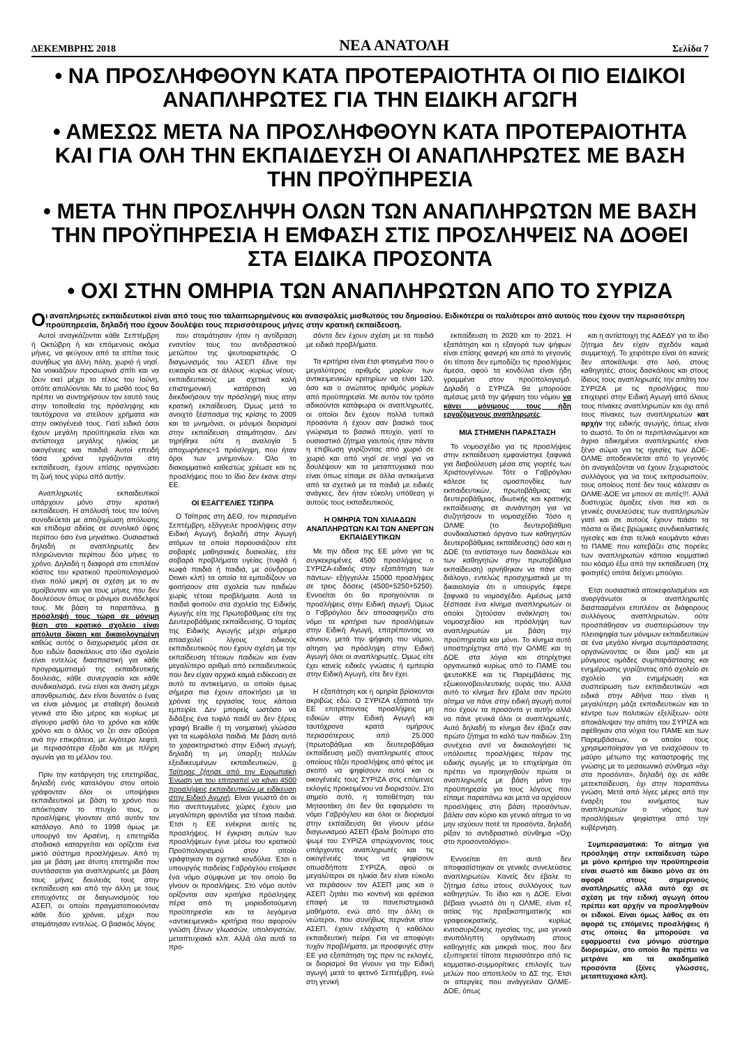ΔΕΚΕΜΒΡΗΣ 2018 ΝΕΑ ΑΝΑΤΟΛΗ Σελίδα 7
• ΝΑ ΠΡΟΣΛΗΦΘΟΥΝ ΚΑΤΑ ΠΡΟΤΕΡΑΙΟΤΗΤΑ ΟΙ ΠΙΟ ΕΙΔΙΚΟΙ ΑΝΑΠΛΗΡΩΤΕΣ ΓΙΑ ΤΗΝ ΕΙΔΙΚΗ ΑΓΩΓΗ
• ΑΜΕΣΩΣ ΜΕΤΑ ΝΑ ΠΡΟΣΛΗΦΘΟΥΝ ΚΑΤΑ ΠΡΟΤΕΡΑΙΟΤΗΤΑ ΚΑΙ ΓΙΑ ΟΛΗ ΤΗΝ ΕΚΠΑΙΔΕΥΣΗ ΟΙ ΑΝΑΠΛΗΡΩΤΕΣ ΜΕ ΒΑΣΗ ΤΗΝ ΠΡΟΫΠΗΡΕΣΙΑ
• ΜΕΤΑ ΤΗΝ ΠΡΟΣΛΗΨΗ ΟΛΩΝ ΤΩΝ ΑΝΑΠΛΗΡΩΤΩΝ ΜΕ ΒΑΣΗ ΤΗΝ ΠΡΟΫΠΗΡΕΣΙΑ Η ΕΜΦΑΣΗ ΣΤΙΣ ΠΡΟΣΛΗΨΕΙΣ ΝΑ ΔΟΘΕΙ ΣΤΑ ΕΙΔΙΚΑ ΠΡΟΣΟΝΤΑ
• ΟΧΙ ΣΤΗΝ ΟΜΗΡΙΑ ΤΩΝ ΑΝΑΠΛΗΡΩΤΩΝ ΑΠΟ ΤΟ ΣΥΡΙΖΑ
Οι αναπληρωτές εκπαιδευτικοί είναι από τους πιο ταλαιπωρημένους και ανασφαλείς μισθωτούς του δημοσίου. Ειδικότερα οι παλιότεροι από αυτούς που έχουν την περισσότερη προϋπηρεσία, δηλαδή που έχουν δουλέψει τους περισσότερους μήνες στην κρατική εκπαίδευση.
Αυτοί αναγκάζονται κάθε Σεπτέμβρη ή Οκτώβρη ή και επόμενους ακόμα μήνες, να φεύγουν από τα σπίτια τους συνήθως για άλλη πόλη, χωριό ή νησί. Να νοικιάζουν προσωρινά σπίτι και να ζουν εκεί μέχρι το τέλος του Ιούνη, οπότε απολύονται. Με το μισθό τους θα πρέπει να συντηρήσουν τον εαυτό τους στην τοποθεσία της πρόσληψης και ταυτόχρονα να στείλουν χρήματα και στην οικογένειά τους. Γιατί ειδικά όσοι έχουν μεγάλη προϋπηρεσία είναι και αντίστοιχα μεγάλης ηλικίας με οικογένειες και παιδιά. Αυτοί επειδή τόσα χρόνια εργάζονται στη εκπαίδευση, έχουν επίσης οργανώσει τη ζωή τους γύρω από αυτήν.
Αναπληρωτές εκπαιδευτικοί υπάρχουν μόνο στην κρατική εκπαίδευση. Η απόλυσή τους τον Ιούνη συνοδεύεται με αποζημίωση απόλυσης και επίδομα αδείας σε συνολικό ύψος περίπου όσο ένα μηνιάτικο. Ουσιαστικά δηλαδή οι αναπληρωτές δεν πληρώνονται περίπου δύο μήνες το χρόνο. Δηλαδή η διαφορά στο επιπλέον κόστος του κρατικού προϋπολογισμού είναι πολύ μικρή σε σχέση με το αν αμοίβονταν και για τους μήνες που δεν δουλεύουν όπως οι μόνιμοι συνάδελφοί τους. Με βάση τα παραπάνω, η πρόσληψή τους τώρα σε μόνιμη θέση στο κρατικό σχολείο είναι απόλυτα δίκαιη και δικαιολογημένη καθώς αυτός ο διαχωρισμός μέσα σε δυο ειδών δασκάλους στο ίδιο σχολείο είναι εντελώς διασπαστική για κάθε προγραμματισμό της εκπαιδευτικής δουλειάς, κάθε συνεργασία και κάθε συνδικαλισμό, ενώ είναι και άνιση μέχρι απανθρωπιάς. Δεν είναι δυνατόν ο ένας να είναι μόνιμος με σταθερή δουλειά γενικά στο ίδιο μέρος και κυρίως με σίγουρο μισθό όλο το χρόνο και κάθε χρόνο και ο άλλος να ζει σαν σβούρα ανά την επικράτεια, με λιγότερα λεφτά, με περισσότερα έξοδα και με πλήρη αγωνία για το μέλλον του.
Πριν την κατάργηση της επετηρίδας, δηλαδή ενός καταλόγου στον οποίο γράφονταν όλοι οι υποψήφιοι εκπαιδευτικοί με βάση το χρόνο που απόκτησαν το πτυχίο τους, οι προσλήψεις γίνονταν από αυτόν τον κατάλογο. Από το 1998 όμως με υπουργό τον Αρσένη, η επετηρίδα σταδιακά καταργείται και ορίζεται ένα μικτό σύστημα προσλήψεων. Από τη μια με βάση μια άτυπη επετηρίδα που συντάσσεται για αναπληρωτές με βάση τους μήνες δουλειάς τους στην εκπαίδευση και από την άλλη με τους επιτυχόντες σε διαγωνισμούς του ΑΣΕΠ, οι οποίοι πραγματοποιούνταν κάθε δύο χρόνια, μέχρι που σταμάτησαν εντελώς. Ο βασικός λόγος
που σταμάτησαν ήταν η αντίδραση εναντίον τους του αντιδραστικού μετώπου της ψευτοαριστεράς. Ο διαγωνισμός του ΑΣΕΠ έδινε την ευκαιρία και σε άλλους -κυρίως νέους- εκπαιδευτικούς με σχετικά καλή επιστημονική κατάρτιση να διεκδικήσουν την πρόσληψή τους στην κρατική εκπαίδευση. Όμως μετά το ανοιχτό ξέσπασμα της κρίσης το 2009 και τα μνημόνια, οι μόνιμοι διορισμοί στην εκπαίδευση σταμάτησαν. Δεν τηρήθηκε ούτε η αναλογία 5 αποχωρήσεις=1 πρόσληψη, που ήταν όροι των μνημονίων. Όλο το διακομματικό καθεστώς χρέωσε και τις προσλήψεις που το ίδιο δεν έκανε στην ΕΕ.
ΟΙ ΕΞΑΓΓΕΛΙΕΣ ΤΣΙΠΡΑ
Ο Τσίπρας στη ΔΕΘ, τον περασμένο Σεπτέμβρη, εξάγγειλε προσλήψεις στην Ειδική Αγωγή, δηλαδή στην Αγωγή ατόμων τα οποία παρουσιάζουν είτε σοβαρές μαθησιακές δυσκολίες, είτε σοβαρά προβλήματα υγείας (τυφλά ή κωφά παιδιά ή παιδιά, με σύνδρομο Down κλπ) τα οποία τα εμποδίζουν να φοιτήσουν στα σχολεία των παιδιών χωρίς τέτοια προβλήματα. Αυτά τα παιδιά φοιτούν στα σχολεία της Ειδικής Αγωγής είτε της Πρωτοβάθμιας είτε της Δευτεροβάθμιας εκπαίδευσης. Ο τομέας της Ειδικής Αγωγής μέχρι σήμερα απασχολεί λίγους ειδικούς εκπαιδευτικούς που έχουν σχέση με την εκπαίδευση τέτοιων παιδιών και έναν μεγαλύτερο αριθμό από εκπαιδευτικούς που δεν είχαν αρχικά καμιά ειδίκευση σε αυτό το αντικείμενο, οι οποίοι όμως σήμερα πια έχουν αποκτήσει με τα χρόνια της εργασίας τους κάποια εμπειρία. Δεν μπορείς ωστόσο να διδάξεις ένα τυφλό παιδί αν δεν ξέρεις γραφή Braille ή τη νοηματική γλώσσα για τα κωφάλαλα παιδιά. Με βάση αυτό το χαρακτηριστικό στην Ειδική αγωγή, δηλαδή τη μη ύπαρξη πολλών εξειδικευμένων εκπαιδευτικών, ο Τσίπρας ζήτησε από την Ευρωπαϊκή Ένωση να του επιτραπεί να κάνει 4500 προσλήψεις εκπαιδευτικών με ειδίκευση στην Ειδική Αγωγή. Είναι γνωστό ότι οι πιο ανεπτυγμένες χώρες έχουν μια μεγαλύτερη φροντίδα για τέτοια παιδιά. Έτσι η ΕΕ ενέκρινε αυτές τις προσλήψεις. Η έγκριση αυτών των προσλήψεων έγινε μέσω του κρατικού Προϋπολογισμού στον οποίο γράφτηκαν τα σχετικά κονδύλια. Έτσι ο υπουργός παιδείας Γαβρόγλου ετοίμασε ένα νόμο σύμφωνα με τον οποίο θα γίνουν οι προσλήψεις. Στο νόμο αυτόν ορίζονται σαν κριτήρια πρόσληψης πέρα από τη μοριοδοτούμενη προϋπηρεσία και τα λεγόμενα «αντικειμενικά» κριτήρια που αφορούν γνώση ξένων γλωσσών, υπολογιστών, μεταπτυχιακά κλπ. Αλλά όλα αυτά τα προ-
σόντα δεν έχουν σχέση με τα παιδιά με ειδικά προβλήματα.
Τα κριτήρια είναι έτσι φτιαγμένα που ο μεγαλύτερος αριθμός μορίων των αντικειμενικών κριτηρίων να είναι 120, όσο και ο ανώτατος αριθμός μορίων από προϋπηρεσία. Με αυτόν τον τρόπο αδικούνται κατάφωρα οι αναπληρωτές, οι οποίοι δεν έχουν πολλά τυπικά προσόντα ή έχουν σαν βασικό τους γνώρισμα το βασικό πτυχίο, γιατί το ουσιαστικό ζήτημα γιαυτούς ήταν πάντα η επιβίωση γυρίζοντας από χωριό σε χωριό και από νησί σε νησί για να δουλέψουν και τα μεταπτυχιακά που είναι όπως είπαμε σε άλλα αντικείμενα από τα σχετικά με τα παιδιά με ειδικές ανάγκες, δεν ήταν εύκολη υπόθεση γι αυτούς τους εκπαδευτικούς.
Η ΟΜΗΡΙΑ ΤΩΝ ΧΙΛΙΑΔΩΝ ΑΝΑΠΛΗΡΩΤΩΝ ΚΑΙ ΤΩΝ ΑΝΕΡΓΩΝ ΕΚΠΑΙΔΕΥΤΙΚΩΝ
Με την άδεια της ΕΕ μόνο για τις συγκεκριμένες 4500 προσλήψεις ο ΣΥΡΙΖΑ-ειδικός στην εξαπάτηση των πάντων- εξήγγειλλε 15000 προσλήψεις σε τρεις δόσεις (4500+5250+5250). Εννοείται ότι θα προηγούνται οι προσλήψεις στην Ειδική αγωγή. Όμως ο Γαβρόγλου δεν αποσαφηνίζει στο νόμο τα κριτήρια των προσλήψεων στην Ειδική Αγωγή, επιτρέποντας να κάνουν, μετά την ψήφιση του νόμου, αίτηση για πρόσληψη στην Ειδική Αγωγή όλοι οι αναπληρωτές. Όμως είτε έχει κανείς ειδικές γνώσεις ή εμπειρία στην Ειδική Αγωγή, είτε δεν έχει.
Η εξαπάτηση και η ομηρία βρίσκονται ακριβώς εδώ. Ο ΣΥΡΙΖΑ εξαπατά την ΕΕ επιτρέποντας προσλήψεις μη ειδικών στην Ειδική Αγωγή και ταυτόχρονα κρατά ομήρους περισσότερους από 25.000 (πρωτοβάθμια και δευτεροβάθμια εκπαίδευση μαζί) αναπληρωτές στους οποίους τάζει προσλήψεις από φέτος με σκοπό να ψηφίσουν αυτοί και οι οικογένειές τους ΣΥΡΙΖΑ στις επόμενες εκλογές προκειμένου να διοριστούν. Στο σημείο αυτό, η τοποθέτηση του Μητσοτάκη ότι δεν θα εφαρμόσει το νόμο Γαβρόγλου και όλοι οι διορισμοί στην εκπαίδευση θα γίνουν μέσω διαγωνισμού ΑΣΕΠ έβαλε βούτυρο στο ψωμί του ΣΥΡΙΖΑ σπρώχνοντας τους υπάρχοντες αναπληρωτές και τις οικογένειές τους να ψηφίσουν οπωσδήποτε ΣΥΡΙΖΑ, αφού οι μεγαλύτεροι σε ηλικία δεν είναι εύκολο να περάσουν τον ΑΣΕΠ μιας και ο ΑΣΕΠ ζητάει πιο κοντινή και φρέσκια επαφή με τα πανεπιστημιακά μαθήματα, ενώ από την άλλη οι νεώτεροι, που συνήθως περνάνε στον ΑΣΕΠ, έχουν ελάχιστη ή καθόλου εκπαιδευτική πείρα. Για να αποφύγει τυχόν προβλήματα, με προσφυγές στην ΕΕ για εξαπάτηση της πριν τις εκλογές, οι διορισμοί θα γίνουν για την Ειδική αγωγή μετά το φετινό Σεπτέμβρη, ενώ στη γενική
εκπαίδευση το 2020 και το 2021. Η εξαπάτηση και η εξαγορά των ψήφων είναι επίσης φανερή και από το γεγονός ότι τίποτα δεν εμποδίζει τις προσλήψεις άμεσα, αφού τα κονδύλια είναι ήδη γραμμένα στον προϋπολογισμό. Δηλαδή ο ΣΥΡΙΖΑ θα μπορούσε αμέσως μετά την ψήφιση του νόμου να κάνει μόνιμους τους ήδη εργαζόμενους αναπληρωτές.
ΜΙΑ ΣΤΗΜΕΝΗ ΠΑΡΑΣΤΑΣΗ
Το νομοσχέδιο για τις προσλήψεις στην εκπαίδευση εμφανίστηκε ξαφνικά για διαβούλευση μέσα στις γιορτές των Χριστουγέννων. Τότε ο Γαβρόγλου κάλεσε τις ομοσπονδίες των εκπαιδευτικών, πρωτοβάθμιας και δευτεροβάθμιας, ιδιωτικής και κρατικής εκπαίδευσης σε συνάντηση για να συζητήσουν το νομοσχέδιο. Τόσο η ΟΛΜΕ (το δευτεροβάθμιο συνδικαλιστικό όργανο των καθηγητών δευτεροβάθμιας εκπαίδευσης) όσο και η ΔΟΕ (το αντίστοιχο των δασκάλων και των καθηγητών στην πρωτοβάθμια εκπαίδευση) αρνήθηκαν να πάνε στο διάλογο, εντελώς προσχηματικά με τη δικαιολογία ότι ο υπουργός έφερε ξαφνικά το νομοσχέδιο. Αμέσως μετά ξέσπασε ένα κίνημα αναπληρωτών οι οποίοι ζητούσαν ανάκληση του νομοσχεδίου και πρόσληψη των αναπληρωτών με βάση την προϋπηρεσία και μόνο. Το κίνημα αυτό υποστηρίχτηκε από την ΟΛΜΕ και τη ΔΟΕ στα λόγια και στηρίχτηκε οργανωτικά κυρίως από το ΠΑΜΕ του ψευτοΚΚΕ και τις Παρεμβάσεις της εξωκοινοβουλευτικής ουράς του. Αλλά αυτό το κίνημα δεν έβαλε σαν πρώτο αίτημα να πάνε στην ειδική αγωγή αυτοί που έχουν τα προσόντα γι αυτήν αλλά να πάνε γενικά όλοι οι αναπληρωτές. Αυτό δηλαδή το κίνημα δεν έβαζε σαν πρώτο ζήτημα το καλό των παιδιών. Στη συνέχεια αντί να δικαιολογήσει τις υπόλοιπες προσλήψεις πέραν της ειδικής αγωγής με το επιχείρημα ότι πρέπει να προηγηθούν πρώτα οι αναπληρωτές με βάση μόνο την προϋπηρεσία για τους λόγους που είπαμε παραπάνω και μετά να αρχίσουν προσλήψεις στη βάση προσόντων, βάλαν σαν κύριο και γενικό αίτημα το να μην ισχύουν ποτέ τα προσόντα, δηλαδή ρίξαν το αντιδραστικό σύνθημα «Όχι στο προσοντολόγιο».
Εννοείται ότι αυτά δεν αποφασίστηκαν σε γενικές συνελεύσεις αναπληρωτών. Κανείς δεν έβαλε το ζήτημα έστω στους συλλόγους των καθηγητών. Το ίδιο και η ΔΟΕ. Είναι βέβαια γνωστό ότι η ΟΛΜΕ, είναι εξ αιτίας της πραξικοπηματικής και γραφειοκρατικής, κυρίως κνιτοσυριζέικης ηγεσίας της, μια γενικά ανυπόληπτη οργάνωση στους καθηγητές και μακριά τους, που δεν εξυπηρετεί τίποτα περισσότερο από τις κομματικο-συμμορίτικες επιλογές των μελών που αποτελούν το ΔΣ της. Έτσι οι απεργίες που ανάγγειλαν ΟΛΜΕ-ΔΟΕ, όπως
και η αντίστοιχη της ΑΔΕΔΥ για το ίδιο ζήτημα δεν είχαν σχεδόν καμιά συμμετοχή. Το χειρότερο είναι ότι κανείς δεν αποκάλυψε στο λαό, στους καθηγητές, στους δασκάλους και στους ίδιους τους αναπληρωτές την απάτη του ΣΥΡΙΖΑ με τις προσλήψεις που επιχειρεί στην Ειδική Αγωγή από όλους τους πίνακες αναπληρωτών και όχι από τους πίνακες των αναπληρωτών κατ αρχήν της ειδικής αγωγής, όπως είναι το σωστό. Το ότι οι περιπλανώμενοι και άγρια αδικημένοι αναπληρωτές είναι ξένο σώμα για τις ηγεσίες των ΔΟΕ-ΟΛΜΕ αποδεικνύεται από το γεγονός ότι αναγκάζονται να έχουν ξεχωριστούς συλλόγους για να τους εκπροσωπούν, τους οποίους ποτέ δεν τους κάλεσαν οι ΟΛΜΕ-ΔΟΕ να μπουν σε αυτές!!!. Αλλά δυστυχώς άμαξες είναι πια και οι γενικές συνελεύσεις των αναπληρωτών γιατί και σε αυτούς έχουν πιάσει τα πόστα οι ίδιες βρώμικες συνδικαλιστικές ηγεσίες και έτσι τελικά κουμάντο κάνει το ΠΑΜΕ που κατεβάζει στις πορείες των αναπληρωτών κάποιο κομματικό του κόσμο έξω από την εκπαίδευση (πχ φοιτητές) οπότε δείχνει μπούγιο.
Έτσι ουσιαστικά αποκεφαλισμένοι και ανοργάνωτοι οι αναπληρωτές διασπασμένοι επιπλέον σε διάφορους συλλόγους αναπληρωτών, ούτε προσπάθησαν να συσπειρώσουν την πλειοψηφία των μόνιμων εκπαιδευτικών σε ένα μεγάλο κίνημα συμπαράστασης οργανώνοντας οι ίδιοι μαζί και με μόνιμους ομάδες συμπαράστασης και ενημέρωσης γυρίζοντας από σχολείο σε σχολείο για ενημέρωση και συσπείρωση των εκπαιδευτικών -και ειδικά στην Αθήνα που είναι η μεγαλύτερη μάζα εκπαιδευτικών και το κέντρο των πολιτικών εξελίξεων- ούτε αποκάλυψαν την απάτη του ΣΥΡΙΖΑ και αφέθηκαν στα νύχια του ΠΑΜΕ και των Παρεμβάσεων, οι οποίοι τους χρησιμοποίησαν για να ενισχύσουν το μαύρο μέτωπο της καταστροφής της γνώσης με το μεσαιωνικό σύνθημα «όχι στα προσόντα», δηλαδή όχι σε κάθε μετεκπαίδευση, όχι στην παραπάνω γνώση. Μετά από λίγες μέρες από την έναρξη του κινήματος των αναπληρωτών ο νόμος των προσλήψεων ψηφίστηκε από την κυβέρνηση.
Συμπερασματικά: Το αίτημα για πρόσληψη στην εκπαίδευση τώρα με μόνο κριτήριο την προϋπηρεσία είναι σωστό και δίκαιο μόνο σε ότι αφορά στους σημερινούς αναπληρωτές αλλά αυτό όχι σε σχέση με την ειδική αγωγή όπου πρέπει κατ αρχήν να προσληφθούν οι ειδικοί. Είναι όμως λάθος σε ότι αφορά τις επόμενες προσλήψεις ή στις οποίες θα μπορούσε να εφαρμοστεί ένα μόνιμο σύστημα διορισμών, στο οποίο θα πρέπει να μετράνε και τα ακαδημαϊκά προσόντα (ξένες γλώσσες, μεταπτυχιακά κλπ).